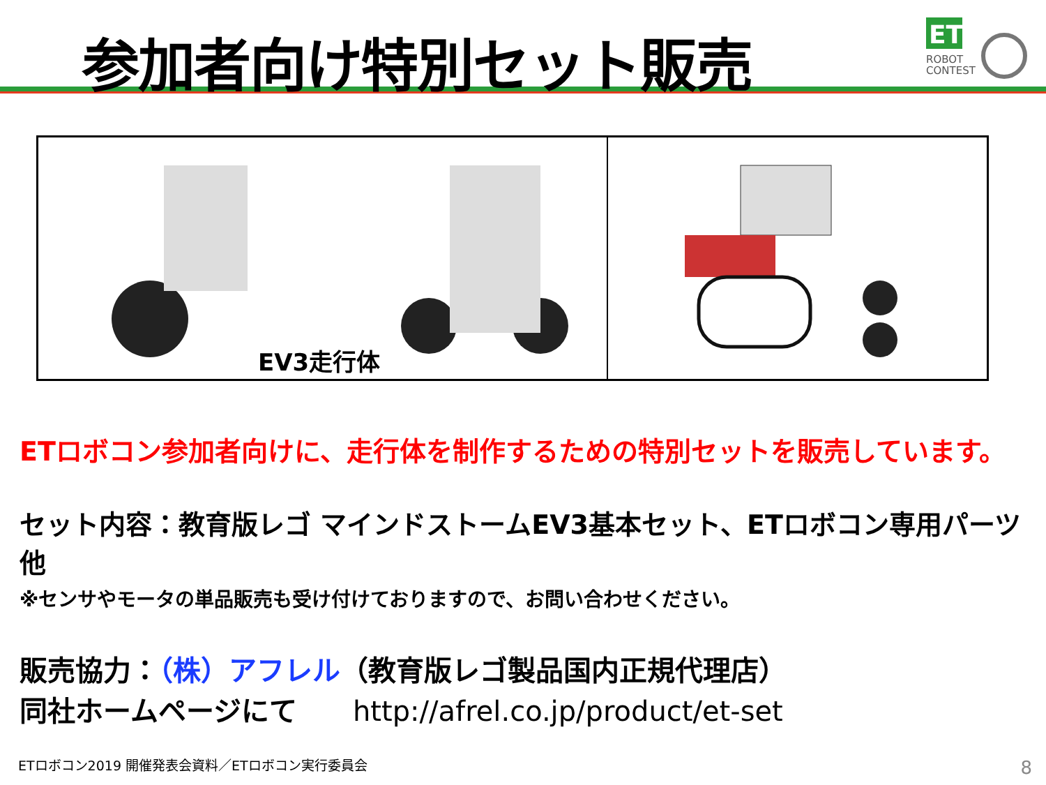参加者向け特別セット販売
ET
ROBOT
CONTEST
EV3走行体
ETロボコン参加者向けに、走行体を制作するための特別セットを販売しています。
セット内容：教育版レゴ マインドストームEV3基本セット、ETロボコン専用パーツ　他
※センサやモータの単品販売も受け付けておりますので、お問い合わせください。
販売協力：（株）アフレル（教育版レゴ製品国内正規代理店）
同社ホームページにて　　http://afrel.co.jp/product/et-set
ETロボコン2019 開催発表会資料／ETロボコン実行委員会
8